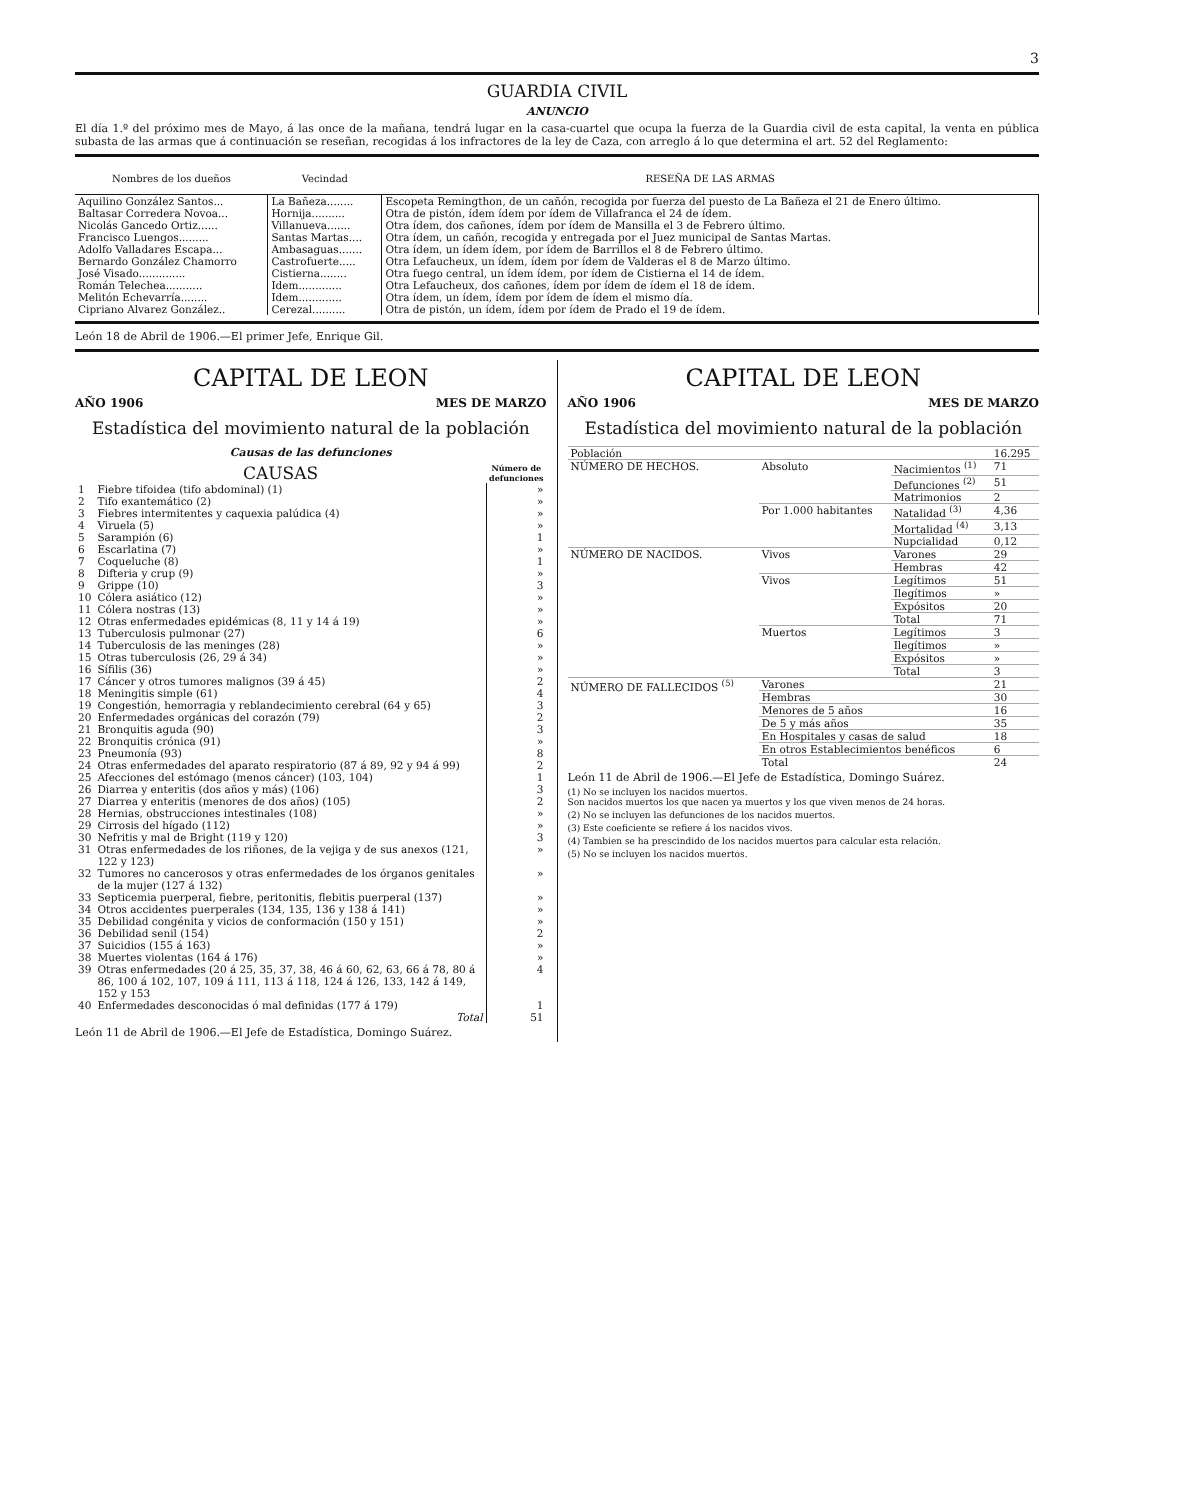3
GUARDIA CIVIL
ANUNCIO
El día 1.º del próximo mes de Mayo, á las once de la mañana, tendrá lugar en la casa-cuartel que ocupa la fuerza de la Guardia civil de esta capital, la venta en pública subasta de las armas que á continuación se reseñan, recogidas á los infractores de la ley de Caza, con arreglo á lo que determina el art. 52 del Reglamento:
| Nombres de los dueños | Vecindad | RESEÑA DE LAS ARMAS |
| --- | --- | --- |
| Aquilino González Santos... | La Bañeza........ | Escopeta Remingthon, de un cañón, recogida por fuerza del puesto de La Bañeza el 21 de Enero último. |
| Baltasar Corredera Novoa... | Hornija.......... | Otra de pistón, ídem ídem por ídem de Villafranca el 24 de ídem. |
| Nicolás Gancedo Ortiz...... | Villanueva....... | Otra ídem, dos cañones, ídem por ídem de Mansilla el 3 de Febrero último. |
| Francisco Luengos......... | Santas Martas.... | Otra ídem, un cañón, recogida y entregada por el Juez municipal de Santas Martas. |
| Adolfo Valladares Escapa... | Ambasaguas....... | Otra ídem, un ídem ídem, por ídem de Barrillos el 8 de Febrero último. |
| Bernardo González Chamorro | Castrofuerte..... | Otra Lefaucheux, un ídem, ídem por ídem de Valderas el 8 de Marzo último. |
| José Visado.............. | Cistierna........ | Otra fuego central, un ídem ídem, por ídem de Cistierna el 14 de ídem. |
| Román Telechea........... | Idem............. | Otra Lefaucheux, dos cañones, ídem por ídem de ídem el 18 de ídem. |
| Melitón Echevarría........ | Idem............. | Otra ídem, un ídem, ídem por ídem de ídem el mismo día. |
| Cipriano Alvarez González.. | Cerezal.......... | Otra de pistón, un ídem, ídem por ídem de Prado el 19 de ídem. |
León 18 de Abril de 1906.—El primer Jefe, Enrique Gil.
CAPITAL DE LEON
AÑO 1906 MES DE MARZO
Estadística del movimiento natural de la población
Causas de las defunciones
| CAUSAS | | Número de defunciones |
| --- | --- | --- |
| 1 | Fiebre tifoidea (tifo abdominal) (1) | » |
| 2 | Tifo exantemático (2) | » |
| 3 | Fiebres intermitentes y caquexia palúdica (4) | » |
| 4 | Viruela (5) | » |
| 5 | Sarampión (6) | 1 |
| 6 | Escarlatina (7) | » |
| 7 | Coqueluche (8) | 1 |
| 8 | Difteria y crup (9) | » |
| 9 | Grippe (10) | 3 |
| 10 | Cólera asiático (12) | » |
| 11 | Cólera nostras (13) | » |
| 12 | Otras enfermedades epidémicas (8, 11 y 14 á 19) | » |
| 13 | Tuberculosis pulmonar (27) | 6 |
| 14 | Tuberculosis de las meninges (28) | » |
| 15 | Otras tuberculosis (26, 29 á 34) | » |
| 16 | Sífilis (36) | » |
| 17 | Cáncer y otros tumores malignos (39 á 45) | 2 |
| 18 | Meningitis simple (61) | 4 |
| 19 | Congestión, hemorragia y reblandecimiento cerebral (64 y 65) | 3 |
| 20 | Enfermedades orgánicas del corazón (79) | 2 |
| 21 | Bronquitis aguda (90) | 3 |
| 22 | Bronquitis crónica (91) | » |
| 23 | Pneumonía (93) | 8 |
| 24 | Otras enfermedades del aparato respiratorio (87 á 89, 92 y 94 á 99) | 2 |
| 25 | Afecciones del estómago (menos cáncer) (103, 104) | 1 |
| 26 | Diarrea y enteritis (dos años y más) (106) | 3 |
| 27 | Diarrea y enteritis (menores de dos años) (105) | 2 |
| 28 | Hernias, obstrucciones intestinales (108) | » |
| 29 | Cirrosis del hígado (112) | » |
| 30 | Nefritis y mal de Bright (119 y 120) | 3 |
| 31 | Otras enfermedades de los riñones, de la vejiga y de sus anexos (121, 122 y 123) | » |
| 32 | Tumores no cancerosos y otras enfermedades de los órganos genitales de la mujer (127 á 132) | » |
| 33 | Septicemia puerperal, fiebre, peritonitis, flebitis puerperal (137) | » |
| 34 | Otros accidentes puerperales (134, 135, 136 y 138 á 141) | » |
| 35 | Debilidad congénita y vicios de conformación (150 y 151) | » |
| 36 | Debilidad senil (154) | 2 |
| 37 | Suicidios (155 á 163) | » |
| 38 | Muertes violentas (164 á 176) | » |
| 39 | Otras enfermedades (20 á 25, 35, 37, 38, 46 á 60, 62, 63, 66 á 78, 80 á 86, 100 á 102, 107, 109 á 111, 113 á 118, 124 á 126, 133, 142 á 149, 152 y 153 | 4 |
| 40 | Enfermedades desconocidas ó mal definidas (177 á 179) | 1 |
| | Total | 51 |
León 11 de Abril de 1906.—El Jefe de Estadística, Domingo Suárez.
CAPITAL DE LEON
AÑO 1906 MES DE MARZO
Estadística del movimiento natural de la población
| Población | | | 16.295 |
| NÚMERO DE HECHOS. | Absoluto | Nacimientos <sup>(1)</sup> | 71 |
| | | Defunciones <sup>(2)</sup> | 51 |
| | | Matrimonios | 2 |
| | Por 1.000 habitantes | Natalidad <sup>(3)</sup> | 4,36 |
| | | Mortalidad <sup>(4)</sup> | 3,13 |
| | | Nupcialidad | 0,12 |
| NÚMERO DE NACIDOS. | Vivos | Varones | 29 |
| | | Hembras | 42 |
| | Vivos | Legítimos | 51 |
| | | Ilegítimos | » |
| | | Expósitos | 20 |
| | | Total | 71 |
| | Muertos | Legítimos | 3 |
| | | Ilegítimos | » |
| | | Expósitos | » |
| | | Total | 3 |
| NÚMERO DE FALLECIDOS <sup>(5)</sup> | Varones | | 21 |
| | Hembras | | 30 |
| | Menores de 5 años | | 16 |
| | De 5 y más años | | 35 |
| | En Hospitales y casas de salud | | 18 |
| | En otros Establecimientos benéficos | | 6 |
| | Total | | 24 |
León 11 de Abril de 1906.—El Jefe de Estadística, Domingo Suárez.
(1) No se incluyen los nacidos muertos.
Son nacidos muertos los que nacen ya muertos y los que viven menos de 24 horas.
(2) No se incluyen las defunciones de los nacidos muertos.
(3) Este coeficiente se refiere á los nacidos vivos.
(4) Tambien se ha prescindido de los nacidos muertos para calcular esta relación.
(5) No se incluyen los nacidos muertos.